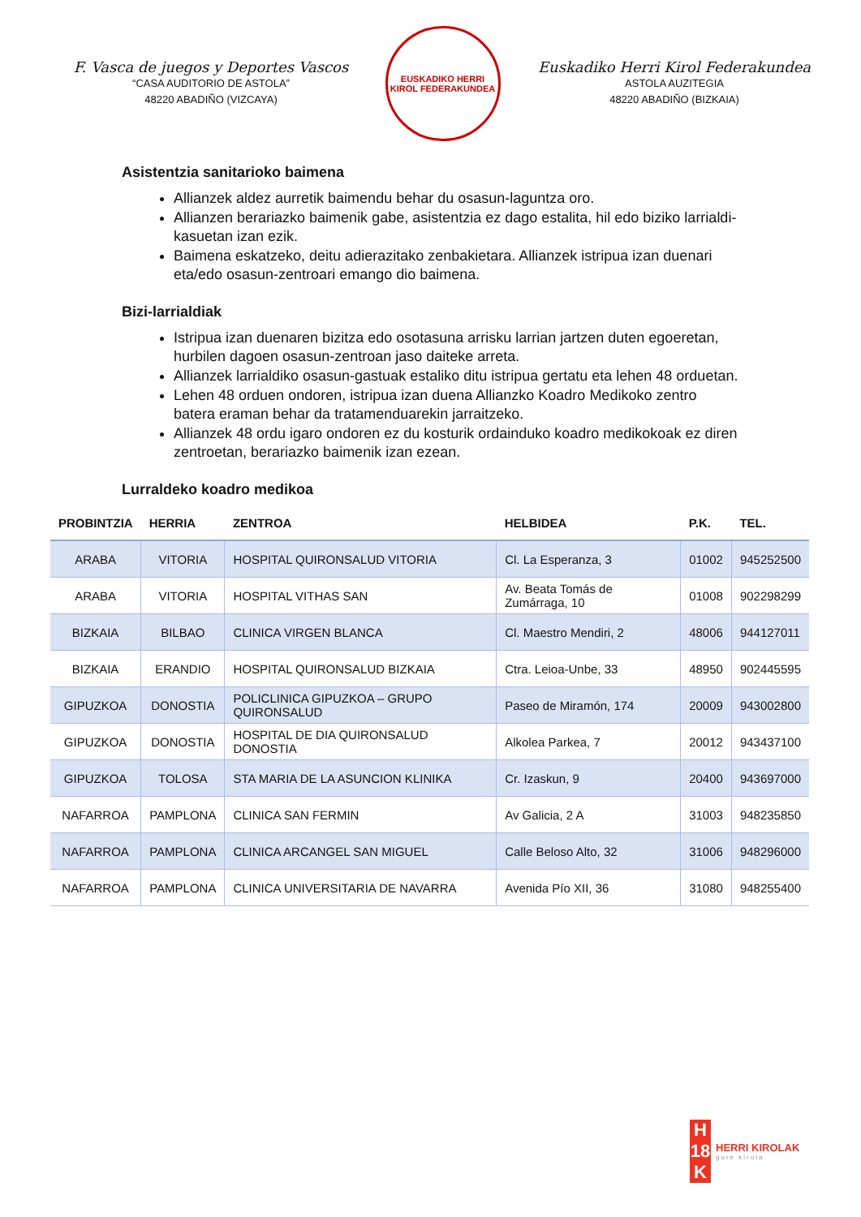F. Vasca de juegos y Deportes Vascos
“CASA AUDITORIO DE ASTOLA”
48220 ABADIÑO (VIZCAYA)
EUSKADIKO HERRI KIROL FEDERAKUNDEA
Euskadiko Herri Kirol Federakundea
ASTOLA AUZITEGIA
48220 ABADIÑO (BIZKAIA)
Asistentzia sanitarioko baimena
Allianzek aldez aurretik baimendu behar du osasun-laguntza oro.
Allianzen berariazko baimenik gabe, asistentzia ez dago estalita, hil edo biziko larrialdi-kasuetan izan ezik.
Baimena eskatzeko, deitu adierazitako zenbakietara. Allianzek istripua izan duenari eta/edo osasun-zentroari emango dio baimena.
Bizi-larrialdiak
Istripua izan duenaren bizitza edo osotasuna arrisku larrian jartzen duten egoeretan, hurbilen dagoen osasun-zentroan jaso daiteke arreta.
Allianzek larrialdiko osasun-gastuak estaliko ditu istripua gertatu eta lehen 48 orduetan.
Lehen 48 orduen ondoren, istripua izan duena Allianzko Koadro Medikoko zentro batera eraman behar da tratamenduarekin jarraitzeko.
Allianzek 48 ordu igaro ondoren ez du kosturik ordainduko koadro medikokoak ez diren zentroetan, berariazko baimenik izan ezean.
Lurraldeko koadro medikoa
| PROBINTZIA | HERRIA | ZENTROA | HELBIDEA | P.K. | TEL. |
| --- | --- | --- | --- | --- | --- |
| ARABA | VITORIA | HOSPITAL QUIRONSALUD VITORIA | Cl. La Esperanza, 3 | 01002 | 945252500 |
| ARABA | VITORIA | HOSPITAL VITHAS SAN | Av. Beata Tomás de Zumárraga, 10 | 01008 | 902298299 |
| BIZKAIA | BILBAO | CLINICA VIRGEN BLANCA | Cl. Maestro Mendiri, 2 | 48006 | 944127011 |
| BIZKAIA | ERANDIO | HOSPITAL QUIRONSALUD BIZKAIA | Ctra. Leioa-Unbe, 33 | 48950 | 902445595 |
| GIPUZKOA | DONOSTIA | POLICLINICA GIPUZKOA – GRUPO QUIRONSALUD | Paseo de Miramón, 174 | 20009 | 943002800 |
| GIPUZKOA | DONOSTIA | HOSPITAL DE DIA QUIRONSALUD DONOSTIA | Alkolea Parkea, 7 | 20012 | 943437100 |
| GIPUZKOA | TOLOSA | STA MARIA DE LA ASUNCION KLINIKA | Cr. Izaskun, 9 | 20400 | 943697000 |
| NAFARROA | PAMPLONA | CLINICA SAN FERMIN | Av Galicia, 2 A | 31003 | 948235850 |
| NAFARROA | PAMPLONA | CLINICA ARCANGEL SAN MIGUEL | Calle Beloso Alto, 32 | 31006 | 948296000 |
| NAFARROA | PAMPLONA | CLINICA UNIVERSITARIA DE NAVARRA | Avenida Pío XII, 36 | 31080 | 948255400 |
H
18
K
HERRI KIROLAK
gure kirola